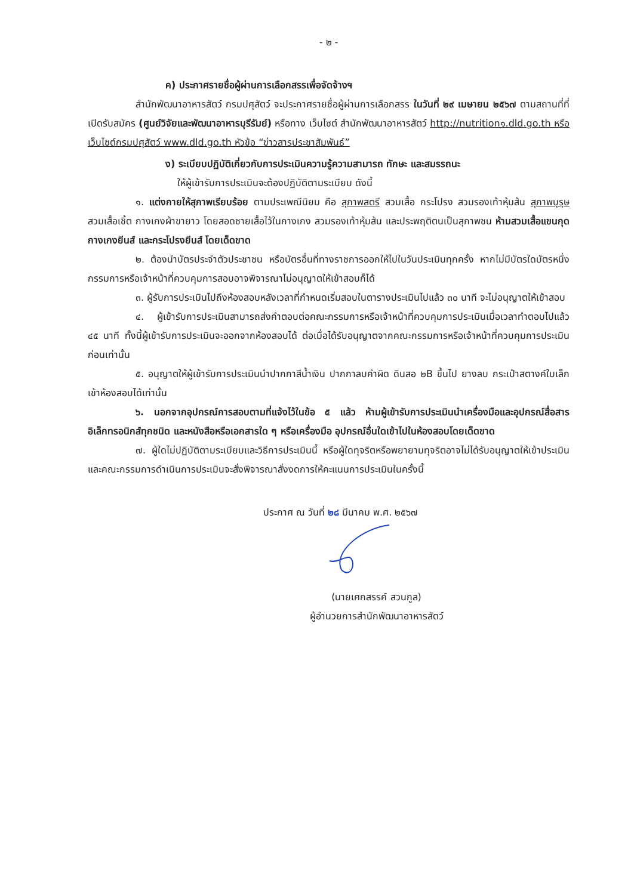- ๒ -
ค) ประกาศรายชื่อผู้ผ่านการเลือกสรรเพื่อจัดจ้างฯ
สำนักพัฒนาอาหารสัตว์ กรมปศุสัตว์ จะประกาศรายชื่อผู้ผ่านการเลือกสรร ในวันที่ ๒๙ เมษายน ๒๕๖๗ ตามสถานที่ที่เปิดรับสมัคร (ศูนย์วิจัยและพัฒนาอาหารบุรีรัมย์) หรือทาง เว็บไซต์ สำนักพัฒนาอาหารสัตว์ http://nutrition๑.dld.go.th หรือเว็บไซต์กรมปศุสัตว์ www.dld.go.th หัวข้อ “ข่าวสารประชาสัมพันธ์”
ง) ระเบียบปฏิบัติเกี่ยวกับการประเมินความรู้ความสามารถ ทักษะ และสมรรถนะ
ให้ผู้เข้ารับการประเมินจะต้องปฏิบัติตามระเบียบ ดังนี้
๑. แต่งกายให้สุภาพเรียบร้อย ตามประเพณีนิยม คือ สุภาพสตรี สวมเสื้อ กระโปรง สวมรองเท้าหุ้มส้น สุภาพบุรุษ สวมเสื้อเชิ้ต กางเกงผ้าขายาว โดยสอดชายเสื้อไว้ในกางเกง สวมรองเท้าหุ้มส้น และประพฤติตนเป็นสุภาพชน ห้ามสวมเสื้อแขนกุด กางเกงยีนส์ และกระโปรงยีนส์ โดยเด็ดขาด
๒. ต้องนำบัตรประจำตัวประชาชน หรือบัตรอื่นที่ทางราชการออกให้ไปในวันประเมินทุกครั้ง หากไม่มีบัตรใดบัตรหนึ่ง กรรมการหรือเจ้าหน้าที่ควบคุมการสอบอาจพิจารณาไม่อนุญาตให้เข้าสอบก็ได้
๓. ผู้รับการประเมินไปถึงห้องสอบหลังเวลาที่กำหนดเริ่มสอบในตารางประเมินไปแล้ว ๓๐ นาที จะไม่อนุญาตให้เข้าสอบ
๔. ผู้เข้ารับการประเมินสามารถส่งคำตอบต่อคณะกรรมการหรือเจ้าหน้าที่ควบคุมการประเมินเมื่อเวลาทำตอบไปแล้ว ๔๕ นาที ทั้งนี้ผู้เข้ารับการประเมินจะออกจากห้องสอบได้ ต่อเมื่อได้รับอนุญาตจากคณะกรรมการหรือเจ้าหน้าที่ควบคุมการประเมินก่อนเท่านั้น
๕. อนุญาตให้ผู้เข้ารับการประเมินนำปากกาสีน้ำเงิน ปากกาลบคำผิด ดินสอ ๒B ขึ้นไป ยางลบ กระเป๋าสตางค์ใบเล็กเข้าห้องสอบได้เท่านั้น
๖. นอกจากอุปกรณ์การสอบตามที่แจ้งไว้ในข้อ ๕ แล้ว ห้ามผู้เข้ารับการประเมินนำเครื่องมือและอุปกรณ์สื่อสารอิเล็กทรอนิกส์ทุกชนิด และหนังสือหรือเอกสารใด ๆ หรือเครื่องมือ อุปกรณ์อื่นใดเข้าไปในห้องสอบโดยเด็ดขาด
๗. ผู้ใดไม่ปฏิบัติตามระเบียบและวิธีการประเมินนี้ หรือผู้ใดทุจริตหรือพยายามทุจริตอาจไม่ได้รับอนุญาตให้เข้าประเมิน และคณะกรรมการดำเนินการประเมินจะสั่งพิจารณาสั่งงดการให้คะแนนการประเมินในครั้งนี้
ประกาศ ณ วันที่ ๒๘ มีนาคม พ.ศ. ๒๕๖๗
(นายเศกสรรค์ สวนกูล)
ผู้อำนวยการสำนักพัฒนาอาหารสัตว์